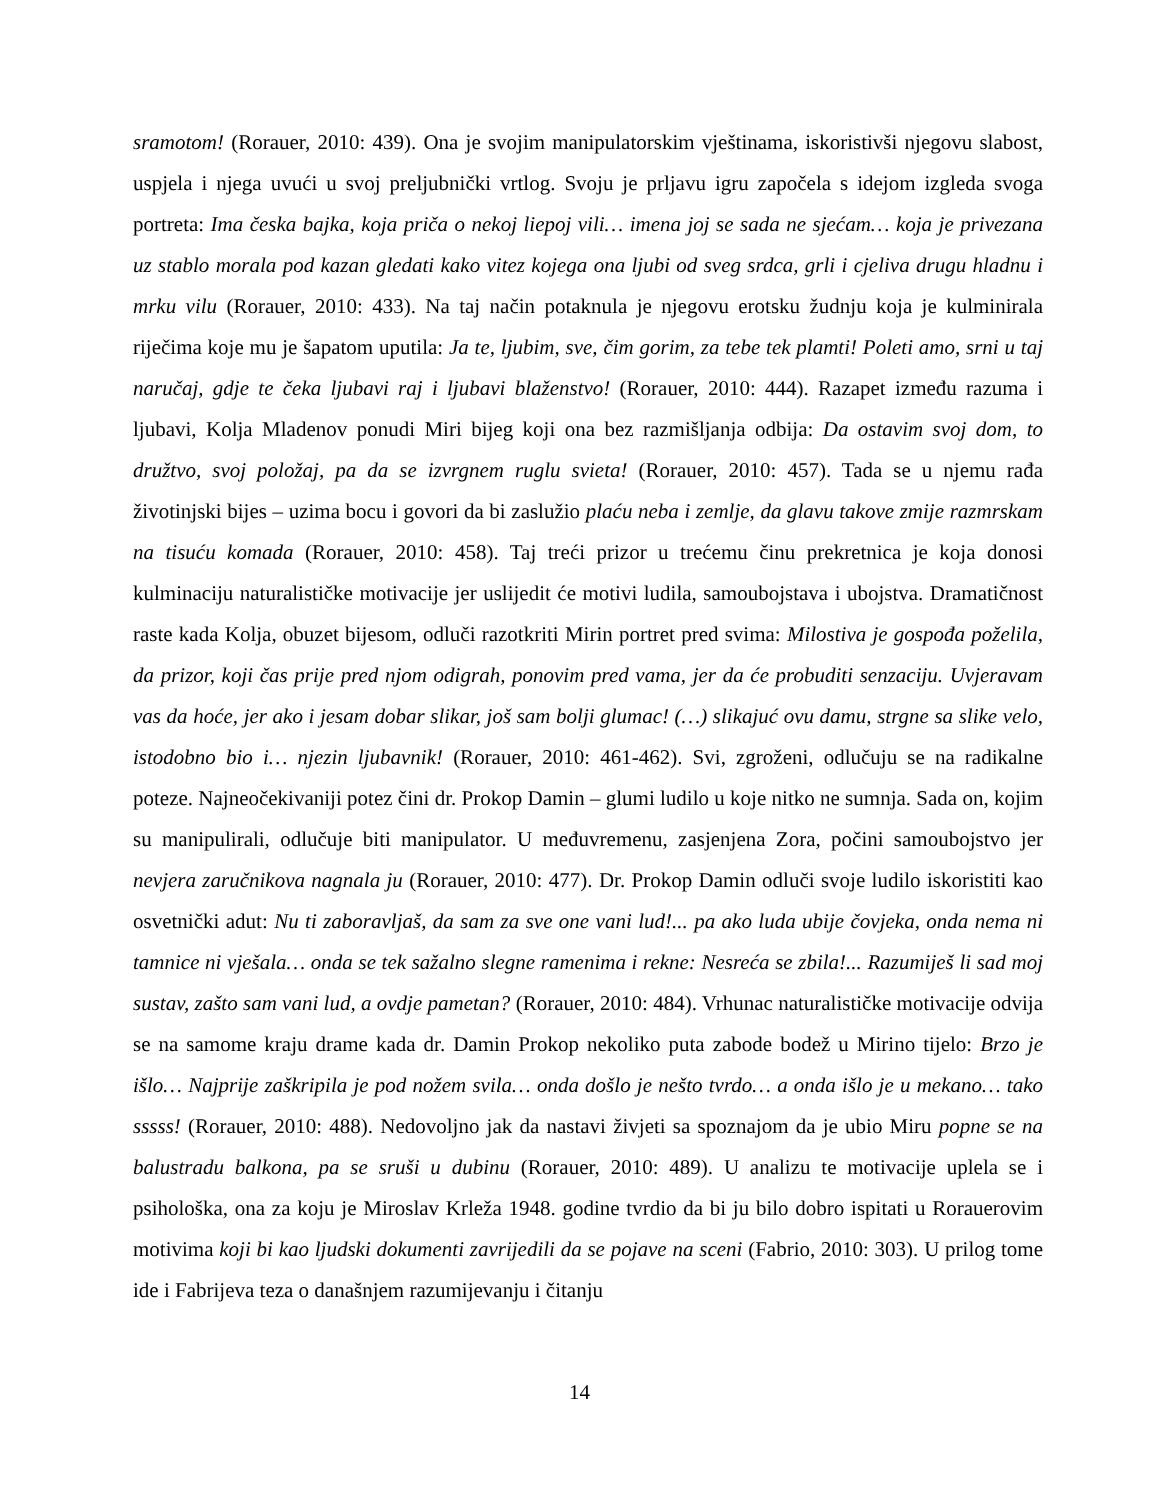sramotom! (Rorauer, 2010: 439). Ona je svojim manipulatorskim vještinama, iskoristivši njegovu slabost, uspjela i njega uvući u svoj preljubnički vrtlog. Svoju je prljavu igru započela s idejom izgleda svoga portreta: Ima česka bajka, koja priča o nekoj liepoj vili… imena joj se sada ne sjećam… koja je privezana uz stablo morala pod kazan gledati kako vitez kojega ona ljubi od sveg srdca, grli i cjeliva drugu hladnu i mrku vilu (Rorauer, 2010: 433). Na taj način potaknula je njegovu erotsku žudnju koja je kulminirala riječima koje mu je šapatom uputila: Ja te, ljubim, sve, čim gorim, za tebe tek plamti! Poleti amo, srni u taj naručaj, gdje te čeka ljubavi raj i ljubavi blaženstvo! (Rorauer, 2010: 444). Razapet između razuma i ljubavi, Kolja Mladenov ponudi Miri bijeg koji ona bez razmišljanja odbija: Da ostavim svoj dom, to družtvo, svoj položaj, pa da se izvrgnem ruglu svieta! (Rorauer, 2010: 457). Tada se u njemu rađa životinjski bijes – uzima bocu i govori da bi zaslužio plaću neba i zemlje, da glavu takove zmije razmrskam na tisuću komada (Rorauer, 2010: 458). Taj treći prizor u trećemu činu prekretnica je koja donosi kulminaciju naturalističke motivacije jer uslijedit će motivi ludila, samoubojstava i ubojstva. Dramatičnost raste kada Kolja, obuzet bijesom, odluči razotkriti Mirin portret pred svima: Milostiva je gospođa poželila, da prizor, koji čas prije pred njom odigrah, ponovim pred vama, jer da će probuditi senzaciju. Uvjeravam vas da hoće, jer ako i jesam dobar slikar, još sam bolji glumac! (…) slikajuć ovu damu, strgne sa slike velo, istodobno bio i… njezin ljubavnik! (Rorauer, 2010: 461-462). Svi, zgroženi, odlučuju se na radikalne poteze. Najneočekivaniji potez čini dr. Prokop Damin – glumi ludilo u koje nitko ne sumnja. Sada on, kojim su manipulirali, odlučuje biti manipulator. U međuvremenu, zasjenjena Zora, počini samoubojstvo jer nevjera zaručnikova nagnala ju (Rorauer, 2010: 477). Dr. Prokop Damin odluči svoje ludilo iskoristiti kao osvetnički adut: Nu ti zaboravljaš, da sam za sve one vani lud!... pa ako luda ubije čovjeka, onda nema ni tamnice ni vješala… onda se tek sažalno slegne ramenima i rekne: Nesreća se zbila!... Razumiješ li sad moj sustav, zašto sam vani lud, a ovdje pametan? (Rorauer, 2010: 484). Vrhunac naturalističke motivacije odvija se na samome kraju drame kada dr. Damin Prokop nekoliko puta zabode bodež u Mirino tijelo: Brzo je išlo… Najprije zaškripila je pod nožem svila… onda došlo je nešto tvrdo… a onda išlo je u mekano… tako sssss! (Rorauer, 2010: 488). Nedovoljno jak da nastavi živjeti sa spoznajom da je ubio Miru popne se na balustradu balkona, pa se sruši u dubinu (Rorauer, 2010: 489). U analizu te motivacije uplela se i psihološka, ona za koju je Miroslav Krleža 1948. godine tvrdio da bi ju bilo dobro ispitati u Rorauerovim motivima koji bi kao ljudski dokumenti zavrijedili da se pojave na sceni (Fabrio, 2010: 303). U prilog tome ide i Fabrijeva teza o današnjem razumijevanju i čitanju
14